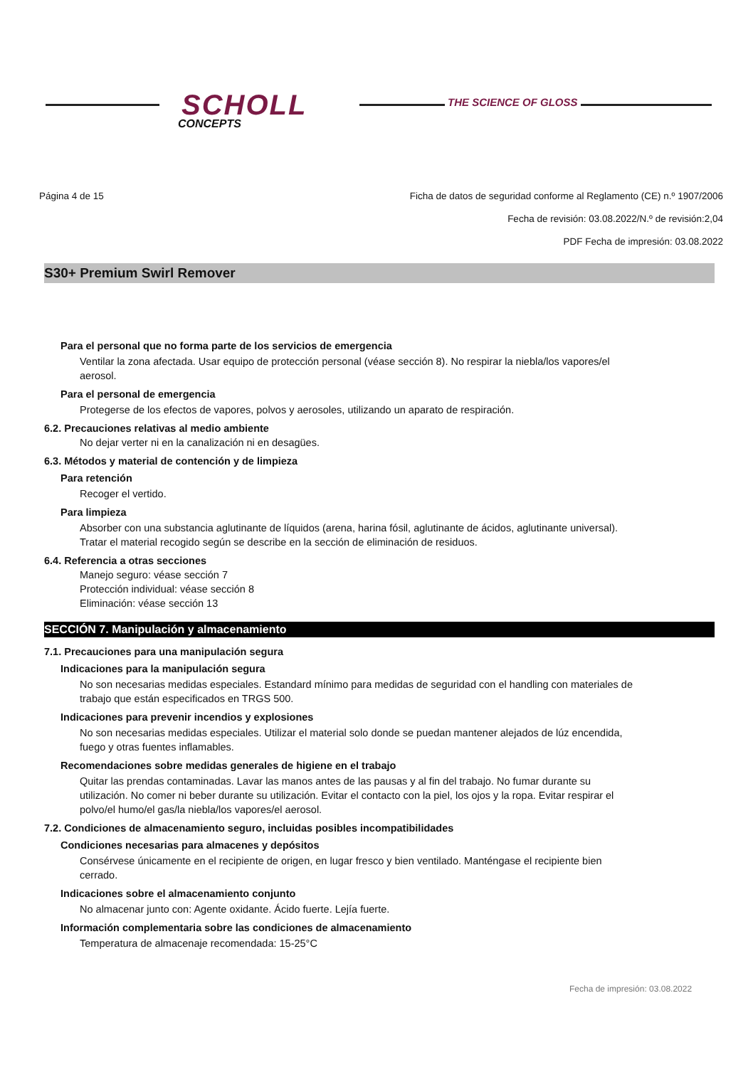SCHOLL
CONCEPTS
THE SCIENCE OF GLOSS
Página 4 de 15 Ficha de datos de seguridad conforme al Reglamento (CE) n.º 1907/2006
Fecha de revisión: 03.08.2022/N.º de revisión:2,04
PDF Fecha de impresión: 03.08.2022
S30+ Premium Swirl Remover
Para el personal que no forma parte de los servicios de emergencia
Ventilar la zona afectada. Usar equipo de protección personal (véase sección 8). No respirar la niebla/los vapores/el aerosol.
Para el personal de emergencia
Protegerse de los efectos de vapores, polvos y aerosoles, utilizando un aparato de respiración.
6.2. Precauciones relativas al medio ambiente
No dejar verter ni en la canalización ni en desagües.
6.3. Métodos y material de contención y de limpieza
Para retención
Recoger el vertido.
Para limpieza
Absorber con una substancia aglutinante de líquidos (arena, harina fósil, aglutinante de ácidos, aglutinante universal). Tratar el material recogido según se describe en la sección de eliminación de residuos.
6.4. Referencia a otras secciones
Manejo seguro: véase sección 7
Protección individual: véase sección 8
Eliminación: véase sección 13
SECCIÓN 7. Manipulación y almacenamiento
7.1. Precauciones para una manipulación segura
Indicaciones para la manipulación segura
No son necesarias medidas especiales. Estandard mínimo para medidas de seguridad con el handling con materiales de trabajo que están especificados en TRGS 500.
Indicaciones para prevenir incendios y explosiones
No son necesarias medidas especiales. Utilizar el material solo donde se puedan mantener alejados de lúz encendida, fuego y otras fuentes inflamables.
Recomendaciones sobre medidas generales de higiene en el trabajo
Quitar las prendas contaminadas. Lavar las manos antes de las pausas y al fin del trabajo. No fumar durante su utilización. No comer ni beber durante su utilización. Evitar el contacto con la piel, los ojos y la ropa. Evitar respirar el polvo/el humo/el gas/la niebla/los vapores/el aerosol.
7.2. Condiciones de almacenamiento seguro, incluidas posibles incompatibilidades
Condiciones necesarias para almacenes y depósitos
Consérvese únicamente en el recipiente de origen, en lugar fresco y bien ventilado. Manténgase el recipiente bien cerrado.
Indicaciones sobre el almacenamiento conjunto
No almacenar junto con: Agente oxidante. Ácido fuerte. Lejía fuerte.
Información complementaria sobre las condiciones de almacenamiento
Temperatura de almacenaje recomendada: 15-25°C
Fecha de impresión: 03.08.2022